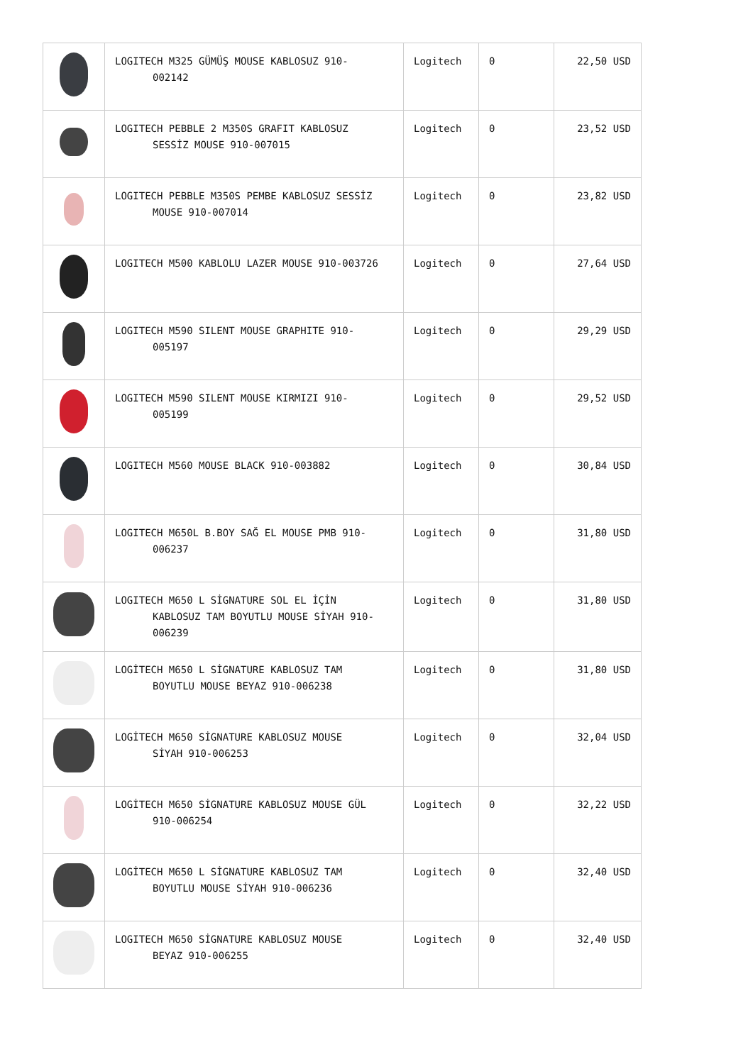| | LOGITECH M325 GÜMÜŞ MOUSE KABLOSUZ 910- 002142 | Logitech | 0 | 22,50 USD |
| | LOGITECH PEBBLE 2 M350S GRAFIT KABLOSUZ SESSİZ MOUSE 910-007015 | Logitech | 0 | 23,52 USD |
| | LOGITECH PEBBLE M350S PEMBE KABLOSUZ SESSİZ MOUSE 910-007014 | Logitech | 0 | 23,82 USD |
| | LOGITECH M500 KABLOLU LAZER MOUSE 910-003726 | Logitech | 0 | 27,64 USD |
| | LOGITECH M590 SILENT MOUSE GRAPHITE 910- 005197 | Logitech | 0 | 29,29 USD |
| | LOGITECH M590 SILENT MOUSE KIRMIZI 910- 005199 | Logitech | 0 | 29,52 USD |
| | LOGITECH M560 MOUSE BLACK 910-003882 | Logitech | 0 | 30,84 USD |
| | LOGITECH M650L B.BOY SAĞ EL MOUSE PMB 910- 006237 | Logitech | 0 | 31,80 USD |
| | LOGITECH M650 L SİGNATURE SOL EL İÇİN KABLOSUZ TAM BOYUTLU MOUSE SİYAH 910- 006239 | Logitech | 0 | 31,80 USD |
| | LOGİTECH M650 L SİGNATURE KABLOSUZ TAM BOYUTLU MOUSE BEYAZ 910-006238 | Logitech | 0 | 31,80 USD |
| | LOGİTECH M650 SİGNATURE KABLOSUZ MOUSE SİYAH 910-006253 | Logitech | 0 | 32,04 USD |
| | LOGİTECH M650 SİGNATURE KABLOSUZ MOUSE GÜL 910-006254 | Logitech | 0 | 32,22 USD |
| | LOGİTECH M650 L SİGNATURE KABLOSUZ TAM BOYUTLU MOUSE SİYAH 910-006236 | Logitech | 0 | 32,40 USD |
| | LOGITECH M650 SİGNATURE KABLOSUZ MOUSE BEYAZ 910-006255 | Logitech | 0 | 32,40 USD |